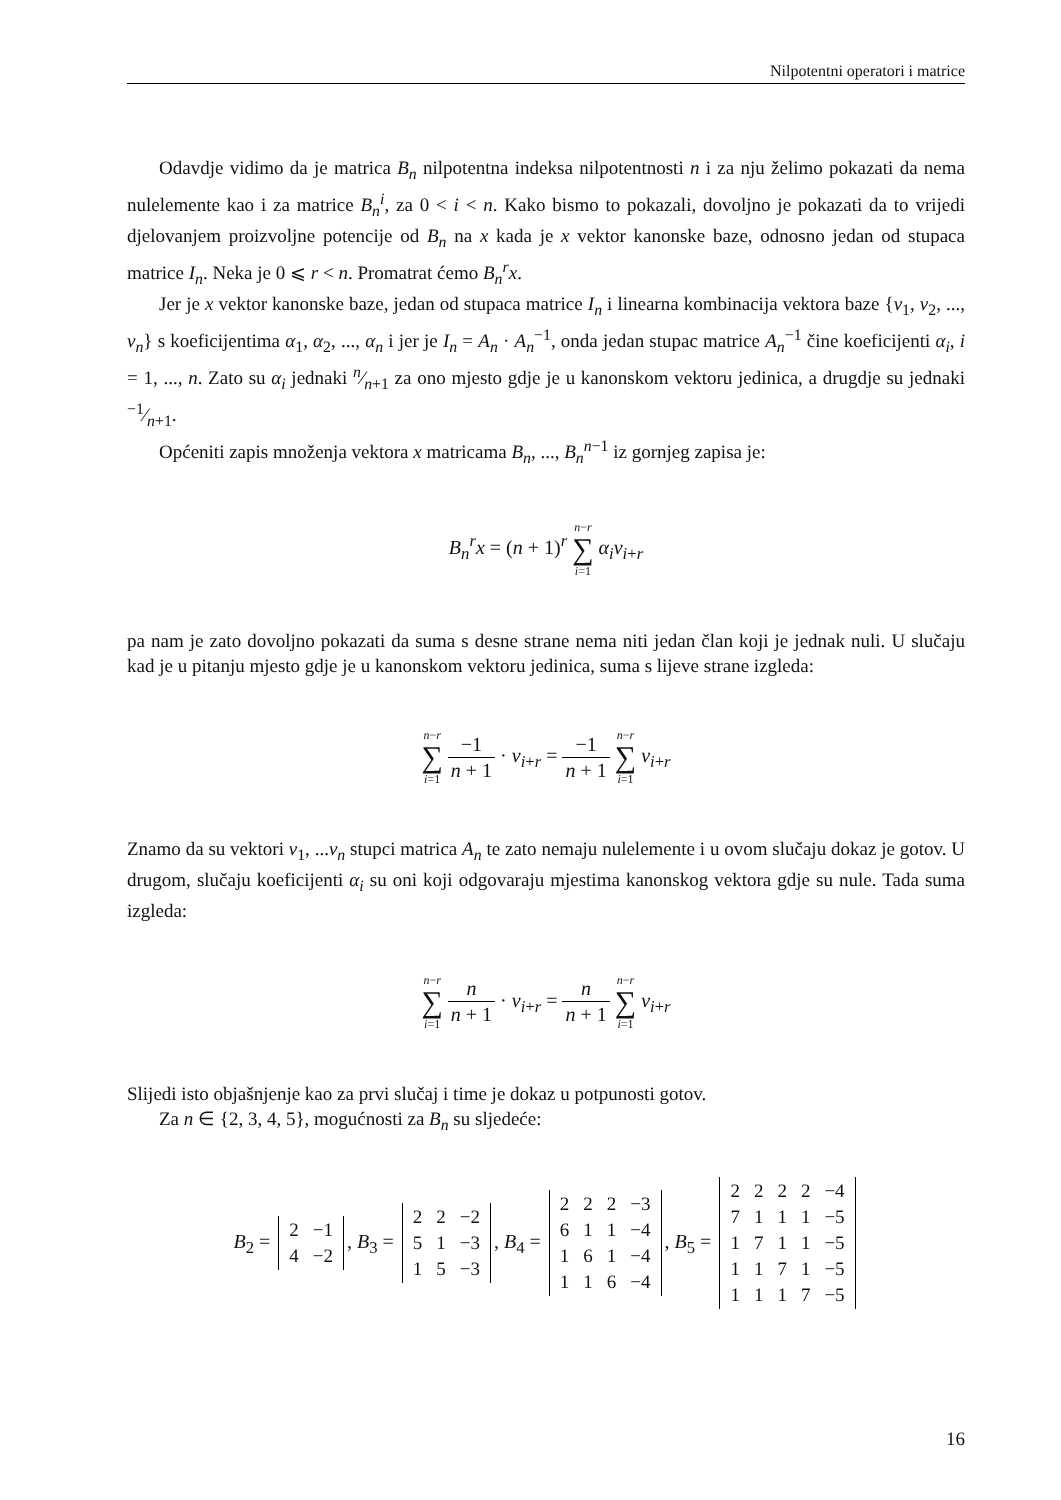Nilpotentni operatori i matrice
Odavdje vidimo da je matrica B<sub>n</sub> nilpotentna indeksa nilpotentnosti n i za nju želimo pokazati da nema nulelemente kao i za matrice B<sub>n</sub><sup>i</sup>, za 0 < i < n. Kako bismo to pokazali, dovoljno je pokazati da to vrijedi djelovanjem proizvoljne potencije od B<sub>n</sub> na x kada je x vektor kanonske baze, odnosno jedan od stupaca matrice I<sub>n</sub>. Neka je 0 ⩽ r < n. Promatrat ćemo B<sub>n</sub><sup>r</sup>x.
Jer je x vektor kanonske baze, jedan od stupaca matrice I<sub>n</sub> i linearna kombinacija vektora baze {v<sub>1</sub>, v<sub>2</sub>, ..., v<sub>n</sub>} s koeficijentima α<sub>1</sub>, α<sub>2</sub>, ..., α<sub>n</sub> i jer je I<sub>n</sub> = A<sub>n</sub> · A<sub>n</sub><sup>−1</sup>, onda jedan stupac matrice A<sub>n</sub><sup>−1</sup> čine koeficijenti α<sub>i</sub>, i = 1, ..., n. Zato su α<sub>i</sub> jednaki n⁄n+1 za ono mjesto gdje je u kanonskom vektoru jedinica, a drugdje su jednaki −1⁄n+1.
Općeniti zapis množenja vektora x matricama B<sub>n</sub>, ..., B<sub>n</sub><sup>n</sup><sup>−1</sup> iz gornjeg zapisa je:
B<sub>n</sub><sup>r</sup>x = (n + 1)<sup>r</sup> n−r ∑ i=1 α<sub>i</sub>v<sub>i+r</sub>
pa nam je zato dovoljno pokazati da suma s desne strane nema niti jedan član koji je jednak nuli. U slučaju kad je u pitanju mjesto gdje je u kanonskom vektoru jedinica, suma s lijeve strane izgleda:
n−r ∑ i=1 −1 n + 1 · v<sub>i+r</sub> = −1 n + 1 n−r ∑ i=1 v<sub>i+r</sub>
Znamo da su vektori v<sub>1</sub>, ...v<sub>n</sub> stupci matrica A<sub>n</sub> te zato nemaju nulelemente i u ovom slučaju dokaz je gotov. U drugom, slučaju koeficijenti α<sub>i</sub> su oni koji odgovaraju mjestima kanonskog vektora gdje su nule. Tada suma izgleda:
n−r ∑ i=1 n n + 1 · v<sub>i+r</sub> = n n + 1 n−r ∑ i=1 v<sub>i+r</sub>
Slijedi isto objašnjenje kao za prvi slučaj i time je dokaz u potpunosti gotov.
Za n ∈ {2, 3, 4, 5}, mogućnosti za B<sub>n</sub> su sljedeće:
B<sub>2</sub> =
| 2 | −1 |
| 4 | −2 |
, B<sub>3</sub> =
| 2 | 2 | −2 |
| 5 | 1 | −3 |
| 1 | 5 | −3 |
, B<sub>4</sub> =
| 2 | 2 | 2 | −3 |
| 6 | 1 | 1 | −4 |
| 1 | 6 | 1 | −4 |
| 1 | 1 | 6 | −4 |
, B<sub>5</sub> =
| 2 | 2 | 2 | 2 | −4 |
| 7 | 1 | 1 | 1 | −5 |
| 1 | 7 | 1 | 1 | −5 |
| 1 | 1 | 7 | 1 | −5 |
| 1 | 1 | 1 | 7 | −5 |
16